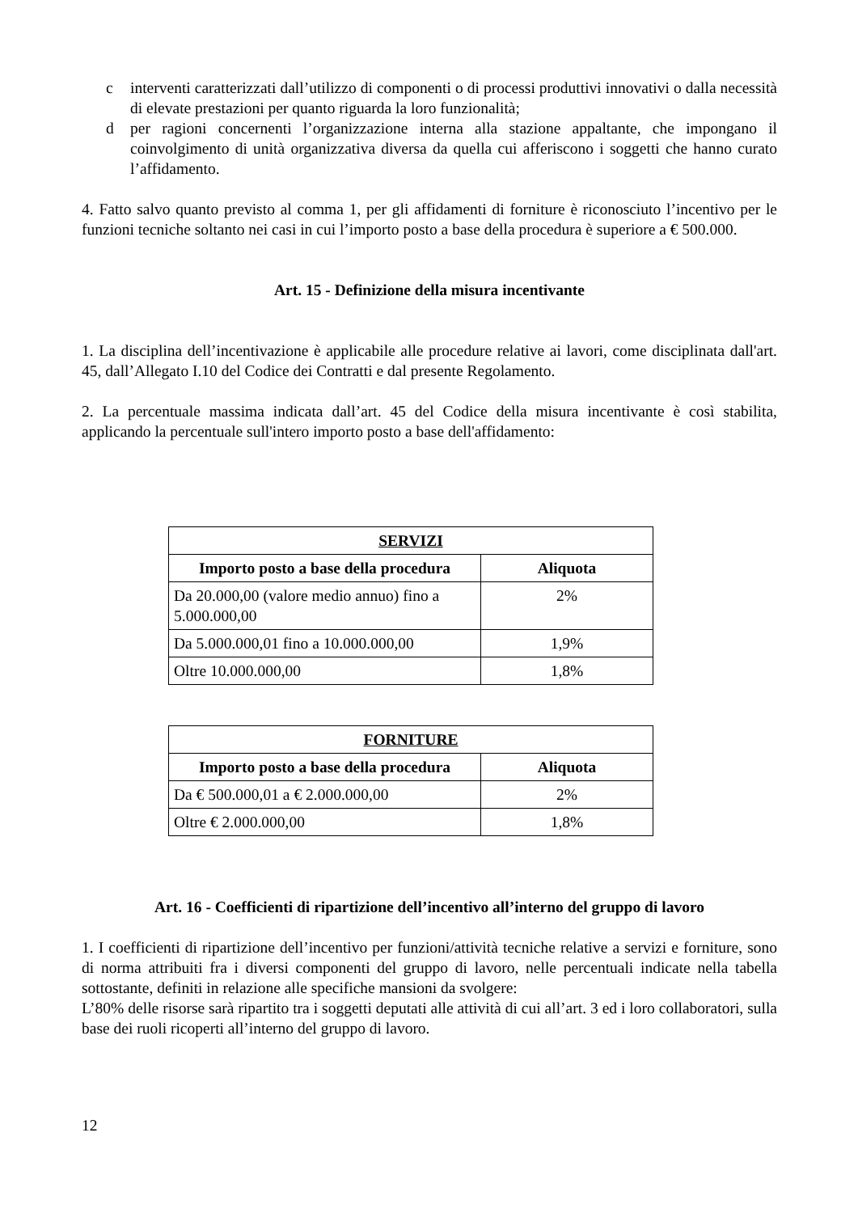c interventi caratterizzati dall’utilizzo di componenti o di processi produttivi innovativi o dalla necessità di elevate prestazioni per quanto riguarda la loro funzionalità;
d per ragioni concernenti l’organizzazione interna alla stazione appaltante, che impongano il coinvolgimento di unità organizzativa diversa da quella cui afferiscono i soggetti che hanno curato l’affidamento.
4. Fatto salvo quanto previsto al comma 1, per gli affidamenti di forniture è riconosciuto l’incentivo per le funzioni tecniche soltanto nei casi in cui l’importo posto a base della procedura è superiore a € 500.000.
Art. 15 - Definizione della misura incentivante
1. La disciplina dell’incentivazione è applicabile alle procedure relative ai lavori, come disciplinata dall'art. 45, dall’Allegato I.10 del Codice dei Contratti e dal presente Regolamento.
2. La percentuale massima indicata dall’art. 45 del Codice della misura incentivante è così stabilita, applicando la percentuale sull'intero importo posto a base dell'affidamento:
| SERVIZI | |
| --- | --- |
| Importo posto a base della procedura | Aliquota |
| Da 20.000,00 (valore medio annuo) fino a 5.000.000,00 | 2% |
| Da 5.000.000,01 fino a 10.000.000,00 | 1,9% |
| Oltre 10.000.000,00 | 1,8% |
| FORNITURE | |
| --- | --- |
| Importo posto a base della procedura | Aliquota |
| Da € 500.000,01 a € 2.000.000,00 | 2% |
| Oltre € 2.000.000,00 | 1,8% |
Art. 16 - Coefficienti di ripartizione dell’incentivo all’interno del gruppo di lavoro
1. I coefficienti di ripartizione dell’incentivo per funzioni/attività tecniche relative a servizi e forniture, sono di norma attribuiti fra i diversi componenti del gruppo di lavoro, nelle percentuali indicate nella tabella sottostante, definiti in relazione alle specifiche mansioni da svolgere:
L’80% delle risorse sarà ripartito tra i soggetti deputati alle attività di cui all’art. 3 ed i loro collaboratori, sulla base dei ruoli ricoperti all’interno del gruppo di lavoro.
12